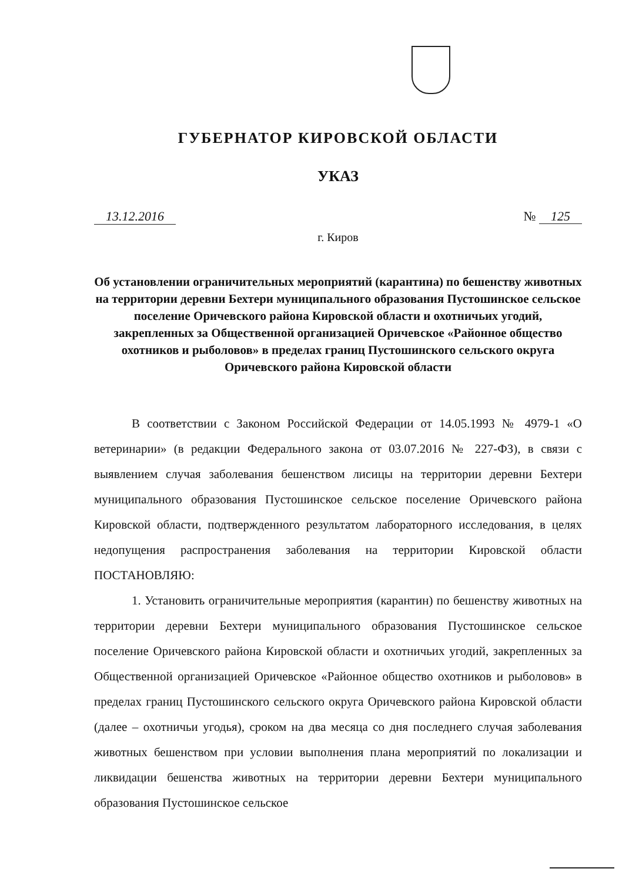ГУБЕРНАТОР КИРОВСКОЙ ОБЛАСТИ
УКАЗ
13.12.2016 № 125
г. Киров
Об установлении ограничительных мероприятий (карантина) по бешенству животных на территории деревни Бехтери муниципального образования Пустошинское сельское поселение Оричевского района Кировской области и охотничьих угодий, закрепленных за Общественной организацией Оричевское «Районное общество охотников и рыболовов» в пределах границ Пустошинского сельского округа Оричевского района Кировской области
В соответствии с Законом Российской Федерации от 14.05.1993 № 4979-1 «О ветеринарии» (в редакции Федерального закона от 03.07.2016 № 227-ФЗ), в связи с выявлением случая заболевания бешенством лисицы на территории деревни Бехтери муниципального образования Пустошинское сельское поселение Оричевского района Кировской области, подтвержденного результатом лабораторного исследования, в целях недопущения распространения заболевания на территории Кировской области ПОСТАНОВЛЯЮ:
1. Установить ограничительные мероприятия (карантин) по бешенству животных на территории деревни Бехтери муниципального образования Пустошинское сельское поселение Оричевского района Кировской области и охотничьих угодий, закрепленных за Общественной организацией Оричевское «Районное общество охотников и рыболовов» в пределах границ Пустошинского сельского округа Оричевского района Кировской области (далее – охотничьи угодья), сроком на два месяца со дня последнего случая заболевания животных бешенством при условии выполнения плана мероприятий по локализации и ликвидации бешенства животных на территории деревни Бехтери муниципального образования Пустошинское сельское